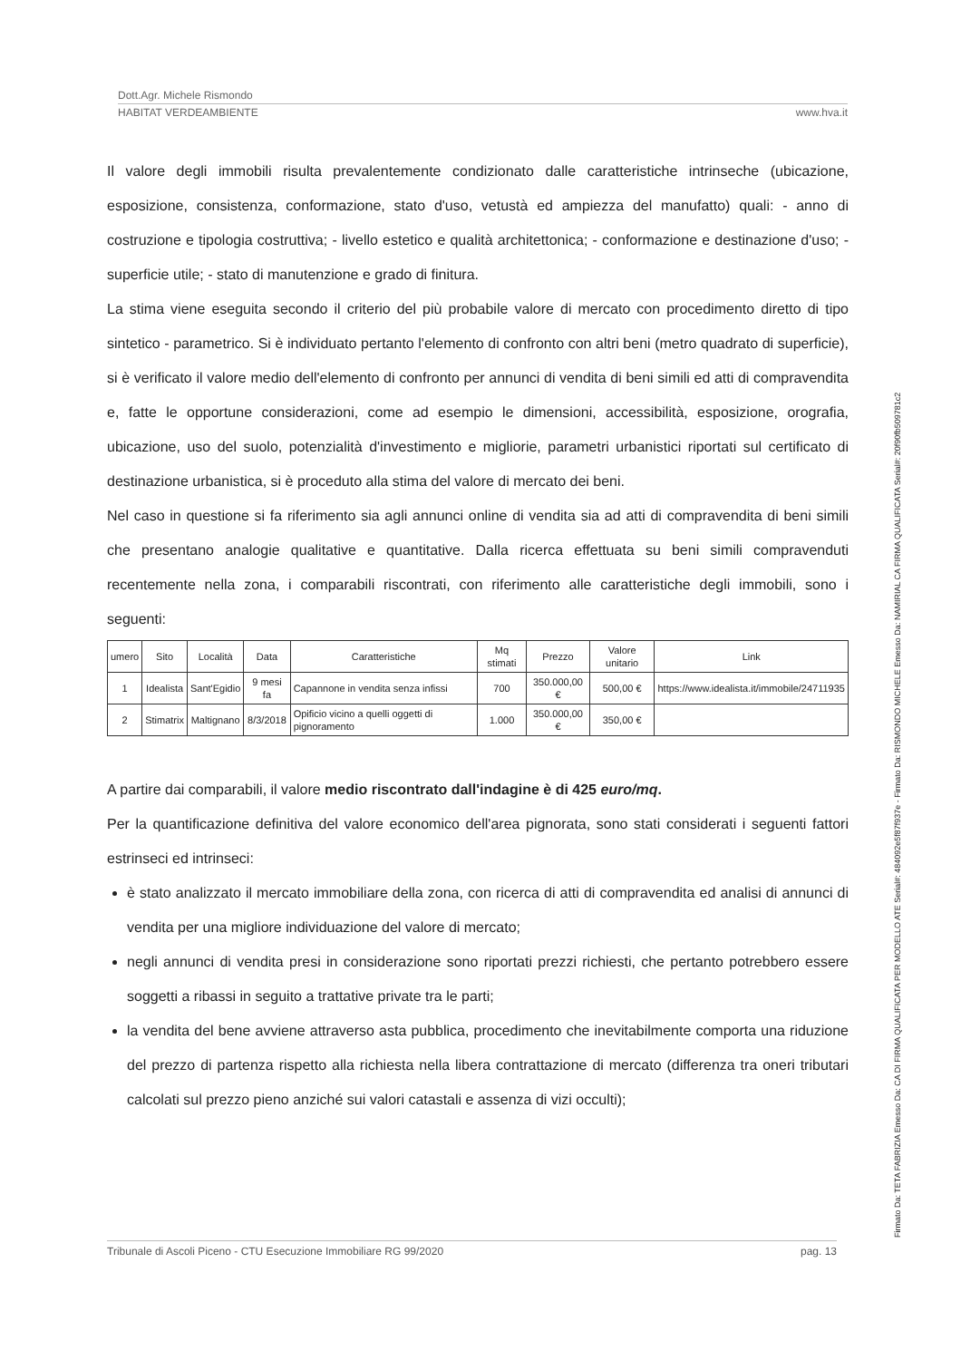Dott.Agr. Michele Rismondo
HABITAT VERDEAMBIENTE www.hva.it
Il valore degli immobili risulta prevalentemente condizionato dalle caratteristiche intrinseche (ubicazione, esposizione, consistenza, conformazione, stato d'uso, vetustà ed ampiezza del manufatto) quali: - anno di costruzione e tipologia costruttiva; - livello estetico e qualità architettonica; - conformazione e destinazione d'uso; - superficie utile; - stato di manutenzione e grado di finitura.
La stima viene eseguita secondo il criterio del più probabile valore di mercato con procedimento diretto di tipo sintetico - parametrico. Si è individuato pertanto l'elemento di confronto con altri beni (metro quadrato di superficie), si è verificato il valore medio dell'elemento di confronto per annunci di vendita di beni simili ed atti di compravendita e, fatte le opportune considerazioni, come ad esempio le dimensioni, accessibilità, esposizione, orografia, ubicazione, uso del suolo, potenzialità d'investimento e migliorie, parametri urbanistici riportati sul certificato di destinazione urbanistica, si è proceduto alla stima del valore di mercato dei beni.
Nel caso in questione si fa riferimento sia agli annunci online di vendita sia ad atti di compravendita di beni simili che presentano analogie qualitative e quantitative. Dalla ricerca effettuata su beni simili compravenduti recentemente nella zona, i comparabili riscontrati, con riferimento alle caratteristiche degli immobili, sono i seguenti:
| umero | Sito | Località | Data | Caratteristiche | Mq stimati | Prezzo | Valore unitario | Link |
| --- | --- | --- | --- | --- | --- | --- | --- | --- |
| 1 | Idealista | Sant'Egidio | 9 mesi fa | Capannone in vendita senza infissi | 700 | 350.000,00 € | 500,00 € | https://www.idealista.it/immobile/24711935 |
| 2 | Stimatrix | Maltignano | 8/3/2018 | Opificio vicino a quelli oggetti di pignoramento | 1.000 | 350.000,00 € | 350,00 € | |
A partire dai comparabili, il valore medio riscontrato dall'indagine è di 425 euro/mq.
Per la quantificazione definitiva del valore economico dell'area pignorata, sono stati considerati i seguenti fattori estrinseci ed intrinseci:
è stato analizzato il mercato immobiliare della zona, con ricerca di atti di compravendita ed analisi di annunci di vendita per una migliore individuazione del valore di mercato;
negli annunci di vendita presi in considerazione sono riportati prezzi richiesti, che pertanto potrebbero essere soggetti a ribassi in seguito a trattative private tra le parti;
la vendita del bene avviene attraverso asta pubblica, procedimento che inevitabilmente comporta una riduzione del prezzo di partenza rispetto alla richiesta nella libera contrattazione di mercato (differenza tra oneri tributari calcolati sul prezzo pieno anziché sui valori catastali e assenza di vizi occulti);
Tribunale di Ascoli Piceno - CTU Esecuzione Immobiliare RG 99/2020 pag. 13
Firmato Da: TETA FABRIZIA Emesso Da: CA DI FIRMA QUALIFICATA PER MODELLO ATE Serial#: 484092e5f87f937e - Firmato Da: RISMONDO MICHELE Emesso Da: NAMIRIAL CA FIRMA QUALIFICATA Serial#: 20f90fb509781c2